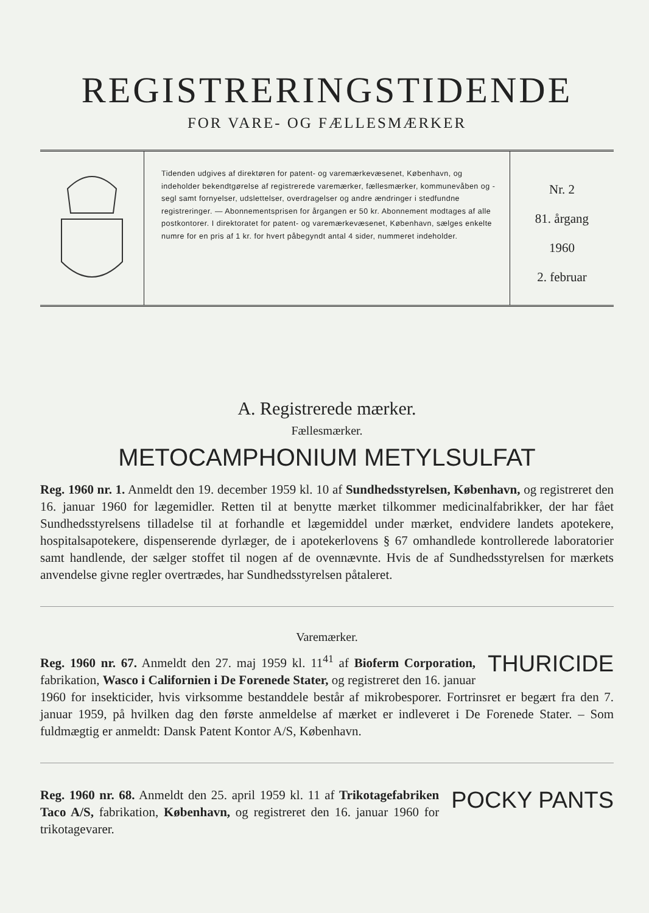REGISTRERINGSTIDENDE
FOR VARE- OG FÆLLESMÆRKER
Tidenden udgives af direktøren for patent- og varemærkevæsenet, København, og indeholder bekendtgørelse af registrerede varemærker, fællesmærker, kommunevåben og -segl samt fornyelser, udslettelser, overdragelser og andre ændringer i stedfundne registreringer. — Abonnementsprisen for årgangen er 50 kr. Abonnement modtages af alle postkontorer. I direktoratet for patent- og varemærkevæsenet, København, sælges enkelte numre for en pris af 1 kr. for hvert påbegyndt antal 4 sider, nummeret indeholder.
Nr. 2
81. årgang
1960
2. februar
A. Registrerede mærker.
Fællesmærker.
METOCAMPHONIUM METYLSULFAT
Reg. 1960 nr. 1. Anmeldt den 19. december 1959 kl. 10 af Sundhedsstyrelsen, København, og registreret den 16. januar 1960 for lægemidler. Retten til at benytte mærket tilkommer medicinalfabrikker, der har fået Sundhedsstyrelsens tilladelse til at forhandle et lægemiddel under mærket, endvidere landets apotekere, hospitalsapotekere, dispenserende dyrlæger, de i apotekerlovens § 67 omhandlede kontrollerede laboratorier samt handlende, der sælger stoffet til nogen af de ovennævnte. Hvis de af Sundhedsstyrelsen for mærkets anvendelse givne regler overtrædes, har Sundhedsstyrelsen påtaleret.
Varemærker.
THURICIDE Reg. 1960 nr. 67. Anmeldt den 27. maj 1959 kl. 11<sup>41</sup> af Bioferm Corporation, fabrikation, Wasco i Californien i De Forenede Stater, og registreret den 16. januar 1960 for insekticider, hvis virksomme bestanddele består af mikrobesporer. Fortrinsret er begært fra den 7. januar 1959, på hvilken dag den første anmeldelse af mærket er indleveret i De Forenede Stater. – Som fuldmægtig er anmeldt: Dansk Patent Kontor A/S, København.
POCKY PANTS Reg. 1960 nr. 68. Anmeldt den 25. april 1959 kl. 11 af Trikotagefabriken Taco A/S, fabrikation, København, og registreret den 16. januar 1960 for trikotagevarer.